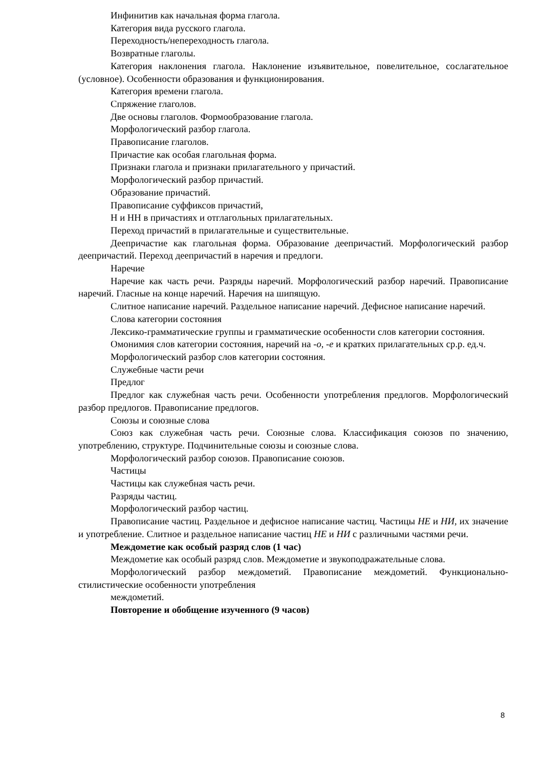Инфинитив как начальная форма глагола.
Категория вида русского глагола.
Переходность/непереходность глагола.
Возвратные глаголы.
Категория наклонения глагола. Наклонение изъявительное, повелительное, сослагательное (условное). Особенности образования и функционирования.
Категория времени глагола.
Спряжение глаголов.
Две основы глаголов. Формообразование глагола.
Морфологический разбор глагола.
Правописание глаголов.
Причастие как особая глагольная форма.
Признаки глагола и признаки прилагательного у причастий.
Морфологический разбор причастий.
Образование причастий.
Правописание суффиксов причастий,
Н и НН в причастиях и отглагольных прилагательных.
Переход причастий в прилагательные и существительные.
Деепричастие как глагольная форма. Образование деепричастий. Морфологический разбор деепричастий. Переход деепричастий в наречия и предлоги.
Наречие
Наречие как часть речи. Разряды наречий. Морфологический разбор наречий. Правописание наречий. Гласные на конце наречий. Наречия на шипящую.
Слитное написание наречий. Раздельное написание наречий. Дефисное написание наречий.
Слова категории состояния
Лексико-грамматические группы и грамматические особенности слов категории состояния.
Омонимия слов категории состояния, наречий на -о, -е и кратких прилагательных ср.р. ед.ч.
Морфологический разбор слов категории состояния.
Служебные части речи
Предлог
Предлог как служебная часть речи. Особенности употребления предлогов. Морфологический разбор предлогов. Правописание предлогов.
Союзы и союзные слова
Союз как служебная часть речи. Союзные слова. Классификация союзов по значению, употреблению, структуре. Подчинительные союзы и союзные слова.
Морфологический разбор союзов. Правописание союзов.
Частицы
Частицы как служебная часть речи.
Разряды частиц.
Морфологический разбор частиц.
Правописание частиц. Раздельное и дефисное написание частиц. Частицы НЕ и НИ, их значение и употребление. Слитное и раздельное написание частиц НЕ и НИ с различными частями речи.
Междометие как особый разряд слов (1 час)
Междометие как особый разряд слов. Междометие и звукоподражательные слова.
Морфологический разбор междометий. Правописание междометий. Функционально-стилистические особенности употребления
междометий.
Повторение и обобщение изученного (9 часов)
8